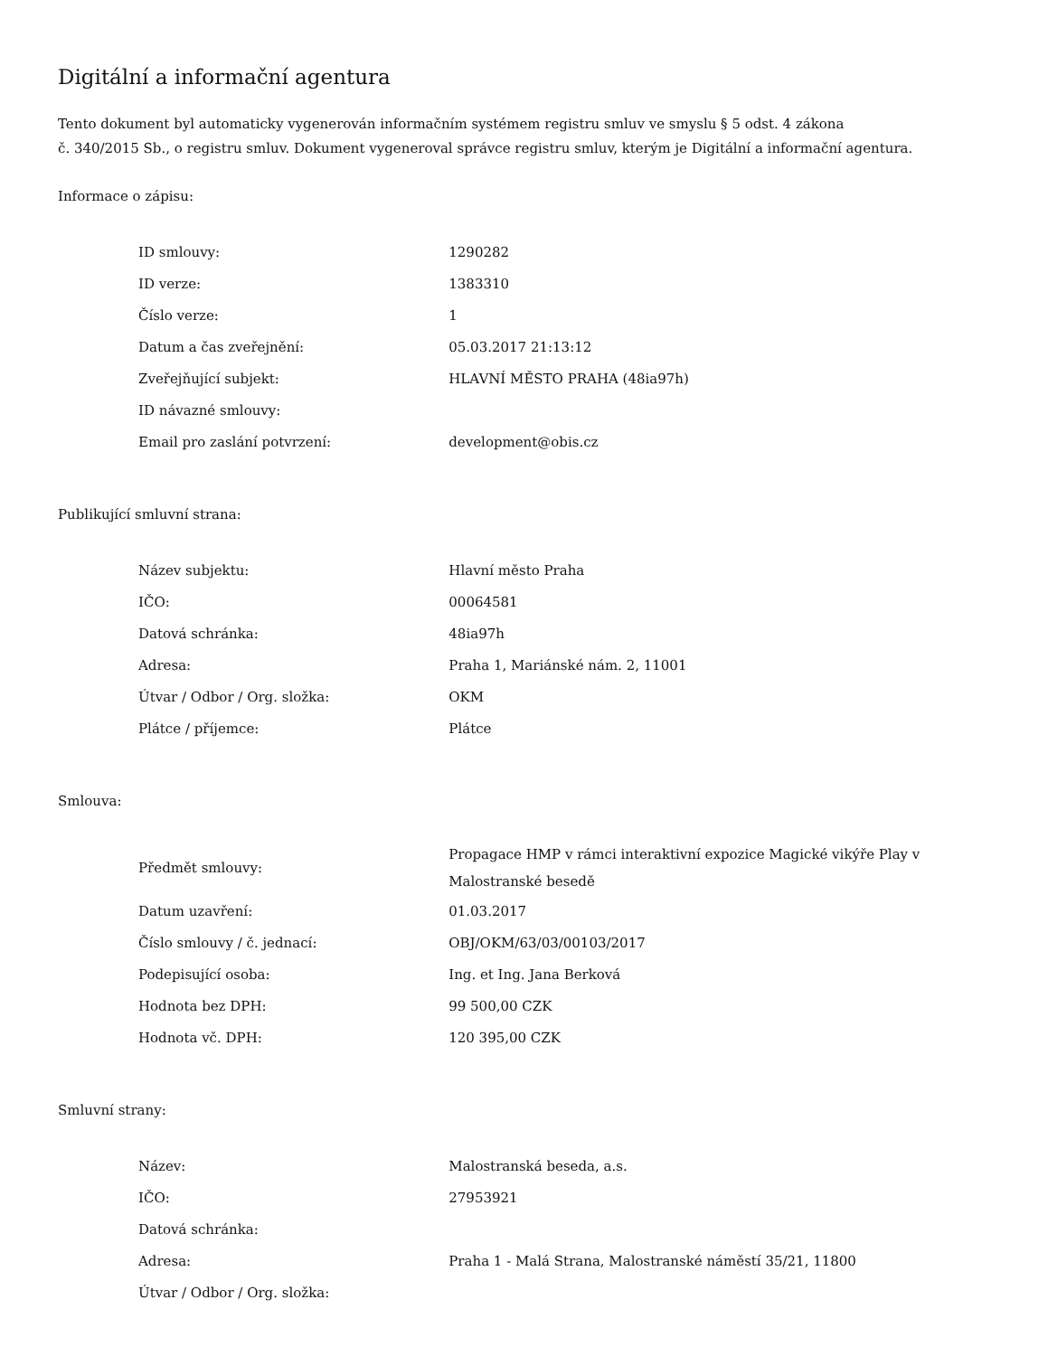Digitální a informační agentura
Tento dokument byl automaticky vygenerován informačním systémem registru smluv ve smyslu § 5 odst. 4 zákona
č. 340/2015 Sb., o registru smluv. Dokument vygeneroval správce registru smluv, kterým je Digitální a informační agentura.
Informace o zápisu:
| ID smlouvy: | 1290282 |
| ID verze: | 1383310 |
| Číslo verze: | 1 |
| Datum a čas zveřejnění: | 05.03.2017 21:13:12 |
| Zveřejňující subjekt: | HLAVNÍ MĚSTO PRAHA (48ia97h) |
| ID návazné smlouvy: | |
| Email pro zaslání potvrzení: | development@obis.cz |
Publikující smluvní strana:
| Název subjektu: | Hlavní město Praha |
| IČO: | 00064581 |
| Datová schránka: | 48ia97h |
| Adresa: | Praha 1, Mariánské nám. 2, 11001 |
| Útvar / Odbor / Org. složka: | OKM |
| Plátce / příjemce: | Plátce |
Smlouva:
| Předmět smlouvy: | Propagace HMP v rámci interaktivní expozice Magické vikýře Play v Malostranské besedě |
| Datum uzavření: | 01.03.2017 |
| Číslo smlouvy / č. jednací: | OBJ/OKM/63/03/00103/2017 |
| Podepisující osoba: | Ing. et Ing. Jana Berková |
| Hodnota bez DPH: | 99 500,00 CZK |
| Hodnota vč. DPH: | 120 395,00 CZK |
Smluvní strany:
| Název: | Malostranská beseda, a.s. |
| IČO: | 27953921 |
| Datová schránka: | |
| Adresa: | Praha 1 - Malá Strana, Malostranské náměstí 35/21, 11800 |
| Útvar / Odbor / Org. složka: | |